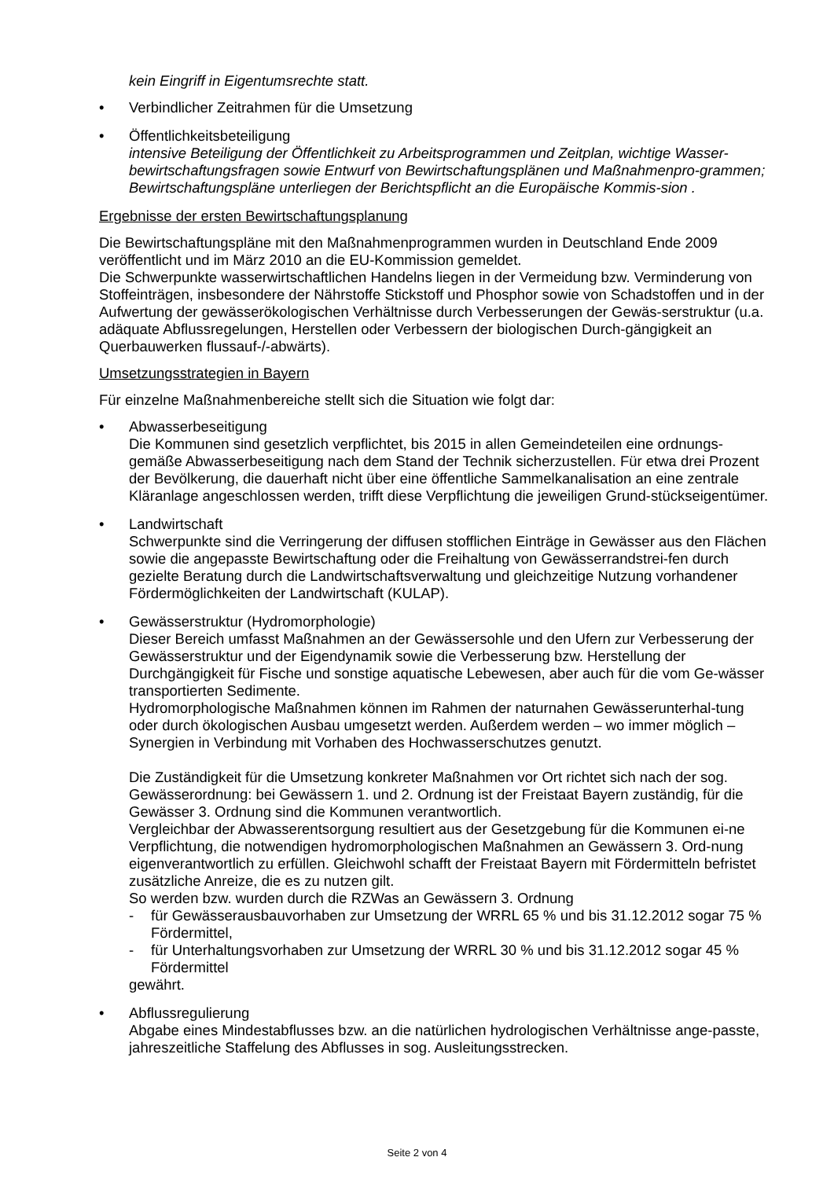kein Eingriff in Eigentumsrechte statt.
• Verbindlicher Zeitrahmen für die Umsetzung
• Öffentlichkeitsbeteiligung
intensive Beteiligung der Öffentlichkeit zu Arbeitsprogrammen und Zeitplan, wichtige Wasser-bewirtschaftungsfragen sowie Entwurf von Bewirtschaftungsplänen und Maßnahmenpro-grammen; Bewirtschaftungspläne unterliegen der Berichtspflicht an die Europäische Kommis-sion .
Ergebnisse der ersten Bewirtschaftungsplanung
Die Bewirtschaftungspläne mit den Maßnahmenprogrammen wurden in Deutschland Ende 2009 veröffentlicht und im März 2010 an die EU-Kommission gemeldet.
Die Schwerpunkte wasserwirtschaftlichen Handelns liegen in der Vermeidung bzw. Verminderung von Stoffeinträgen, insbesondere der Nährstoffe Stickstoff und Phosphor sowie von Schadstoffen und in der Aufwertung der gewässerökologischen Verhältnisse durch Verbesserungen der Gewäs-serstruktur (u.a. adäquate Abflussregelungen, Herstellen oder Verbessern der biologischen Durch-gängigkeit an Querbauwerken flussauf-/-abwärts).
Umsetzungsstrategien in Bayern
Für einzelne Maßnahmenbereiche stellt sich die Situation wie folgt dar:
• Abwasserbeseitigung
Die Kommunen sind gesetzlich verpflichtet, bis 2015 in allen Gemeindeteilen eine ordnungs-gemäße Abwasserbeseitigung nach dem Stand der Technik sicherzustellen. Für etwa drei Prozent der Bevölkerung, die dauerhaft nicht über eine öffentliche Sammelkanalisation an eine zentrale Kläranlage angeschlossen werden, trifft diese Verpflichtung die jeweiligen Grund-stückseigentümer.
• Landwirtschaft
Schwerpunkte sind die Verringerung der diffusen stofflichen Einträge in Gewässer aus den Flächen sowie die angepasste Bewirtschaftung oder die Freihaltung von Gewässerrandstrei-fen durch gezielte Beratung durch die Landwirtschaftsverwaltung und gleichzeitige Nutzung vorhandener Fördermöglichkeiten der Landwirtschaft (KULAP).
• Gewässerstruktur (Hydromorphologie)
Dieser Bereich umfasst Maßnahmen an der Gewässersohle und den Ufern zur Verbesserung der Gewässerstruktur und der Eigendynamik sowie die Verbesserung bzw. Herstellung der Durchgängigkeit für Fische und sonstige aquatische Lebewesen, aber auch für die vom Ge-wässer transportierten Sedimente.
Hydromorphologische Maßnahmen können im Rahmen der naturnahen Gewässerunterhal-tung oder durch ökologischen Ausbau umgesetzt werden. Außerdem werden – wo immer möglich – Synergien in Verbindung mit Vorhaben des Hochwasserschutzes genutzt.
Die Zuständigkeit für die Umsetzung konkreter Maßnahmen vor Ort richtet sich nach der sog. Gewässerordnung: bei Gewässern 1. und 2. Ordnung ist der Freistaat Bayern zuständig, für die Gewässer 3. Ordnung sind die Kommunen verantwortlich.
Vergleichbar der Abwasserentsorgung resultiert aus der Gesetzgebung für die Kommunen ei-ne Verpflichtung, die notwendigen hydromorphologischen Maßnahmen an Gewässern 3. Ord-nung eigenverantwortlich zu erfüllen. Gleichwohl schafft der Freistaat Bayern mit Fördermitteln befristet zusätzliche Anreize, die es zu nutzen gilt.
So werden bzw. wurden durch die RZWas an Gewässern 3. Ordnung
- für Gewässerausbauvorhaben zur Umsetzung der WRRL 65 % und bis 31.12.2012 sogar 75 % Fördermittel,
- für Unterhaltungsvorhaben zur Umsetzung der WRRL 30 % und bis 31.12.2012 sogar 45 % Fördermittel
gewährt.
• Abflussregulierung
Abgabe eines Mindestabflusses bzw. an die natürlichen hydrologischen Verhältnisse ange-passte, jahreszeitliche Staffelung des Abflusses in sog. Ausleitungsstrecken.
Seite 2 von 4